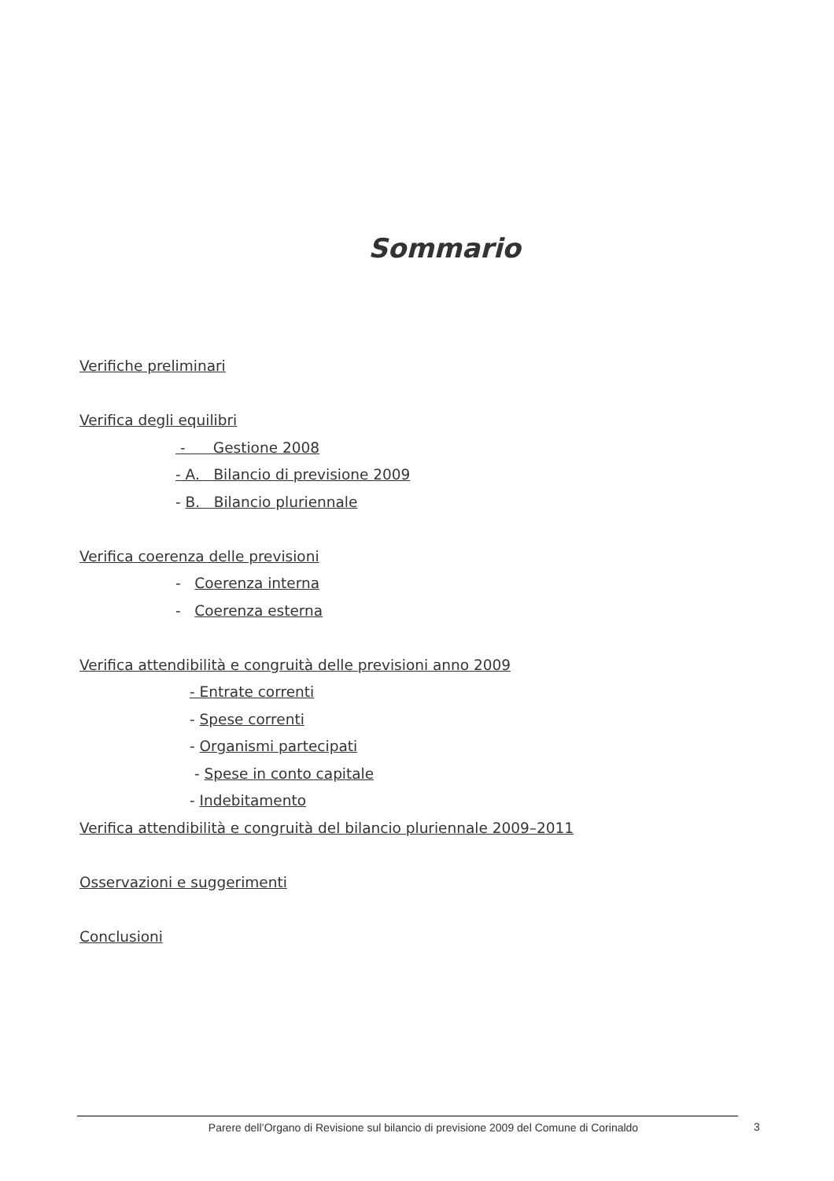Sommario
Verifiche preliminari
Verifica degli equilibri
- Gestione 2008
- A. Bilancio di previsione 2009
- B. Bilancio pluriennale
Verifica coerenza delle previsioni
- Coerenza interna
- Coerenza esterna
Verifica attendibilità e congruità delle previsioni anno 2009
- Entrate correnti
- Spese correnti
- Organismi partecipati
- Spese in conto capitale
- Indebitamento
Verifica attendibilità e congruità del bilancio pluriennale 2009–2011
Osservazioni e suggerimenti
Conclusioni
Parere dell’Organo di Revisione sul bilancio di previsione 2009 del Comune di Corinaldo
3